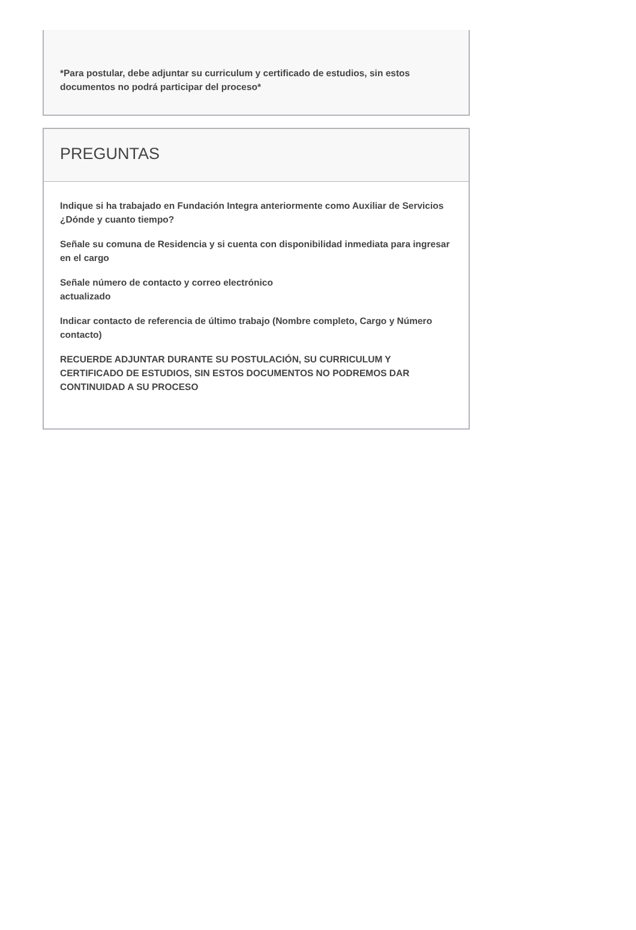*Para postular, debe adjuntar su curriculum y certificado de estudios, sin estos documentos no podrá participar del proceso*
PREGUNTAS
Indique si ha trabajado en Fundación Integra anteriormente como Auxiliar de Servicios ¿Dónde y cuanto tiempo?
Señale su comuna de Residencia y si cuenta con disponibilidad inmediata para ingresar en el cargo
Señale número de contacto y correo electrónico
actualizado
Indicar contacto de referencia de último trabajo (Nombre completo, Cargo y Número contacto)
RECUERDE ADJUNTAR DURANTE SU POSTULACIÓN, SU CURRICULUM Y CERTIFICADO DE ESTUDIOS, SIN ESTOS DOCUMENTOS NO PODREMOS DAR CONTINUIDAD A SU PROCESO